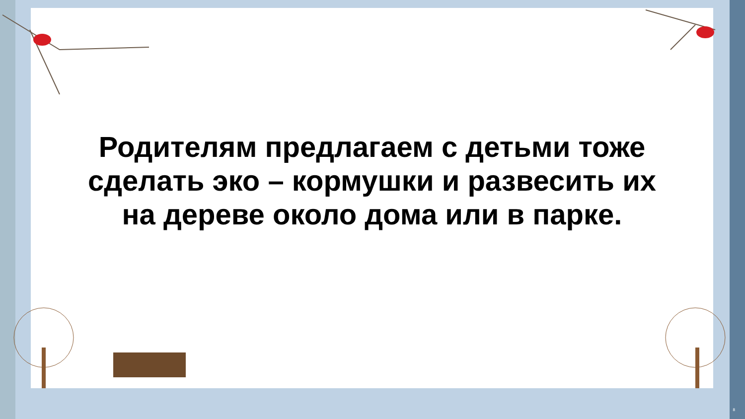Родителям предлагаем с детьми тоже
сделать эко – кормушки и развесить их
на дереве около дома или в парке.
8